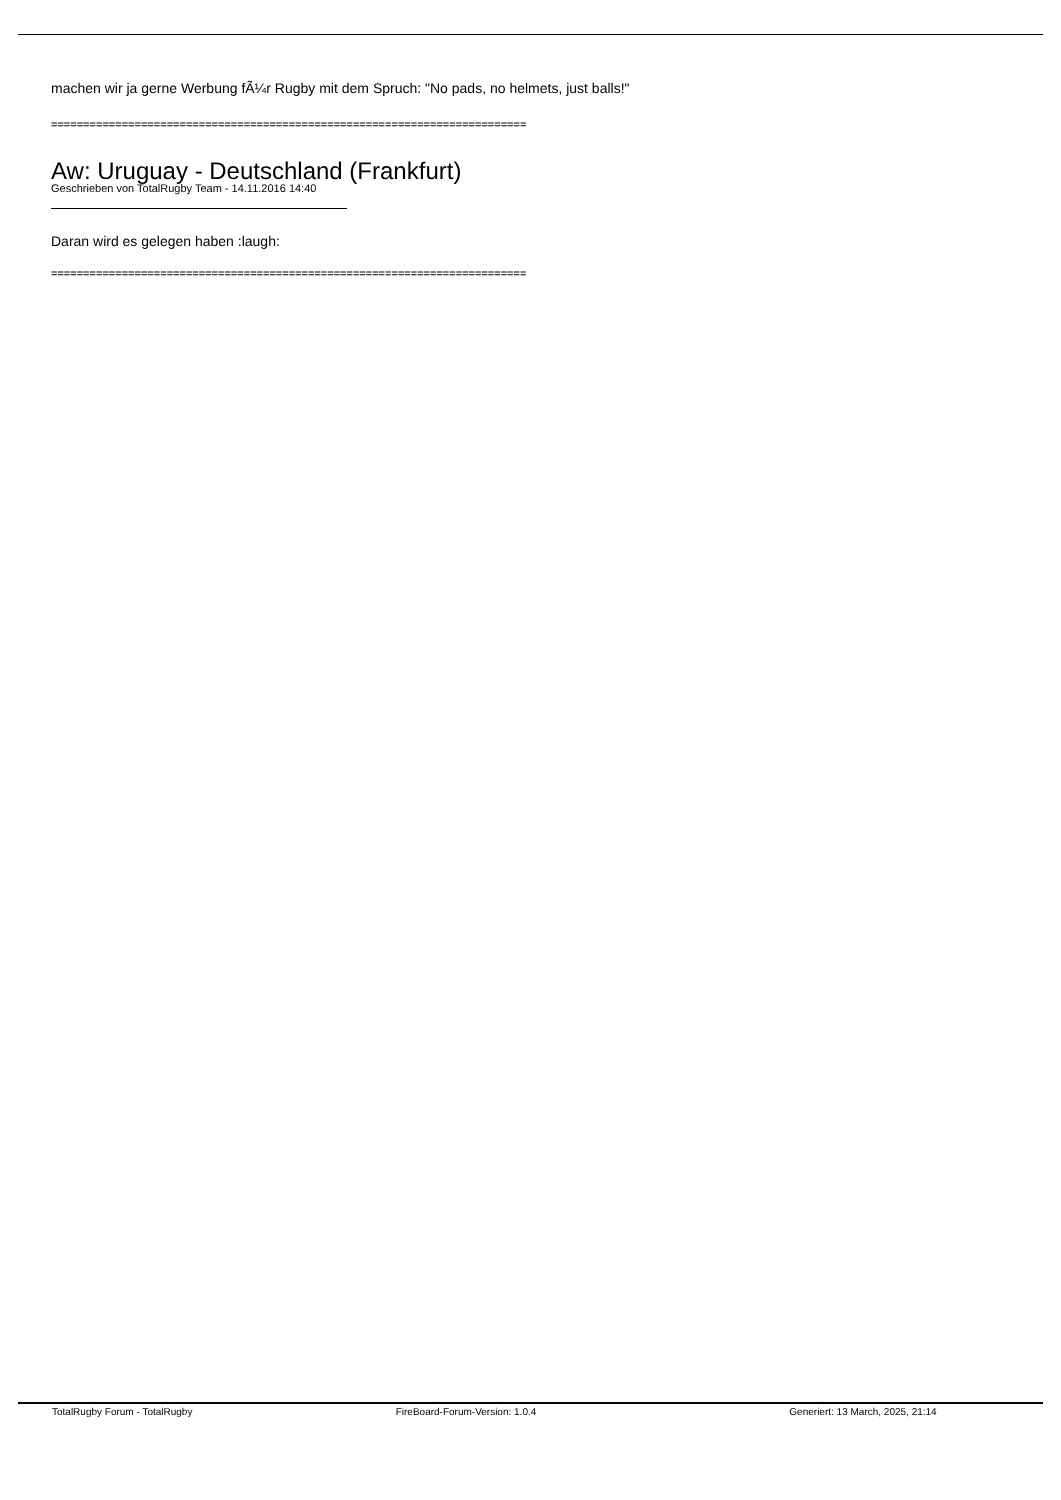machen wir ja gerne Werbung fÃ¼r Rugby mit dem Spruch: "No pads, no helmets, just balls!"
==========================================================================
Aw: Uruguay - Deutschland (Frankfurt)
Geschrieben von TotalRugby Team - 14.11.2016 14:40
Daran wird es gelegen haben :laugh:
==========================================================================
TotalRugby Forum - TotalRugby FireBoard-Forum-Version: 1.0.4 Generiert: 13 March, 2025, 21:14